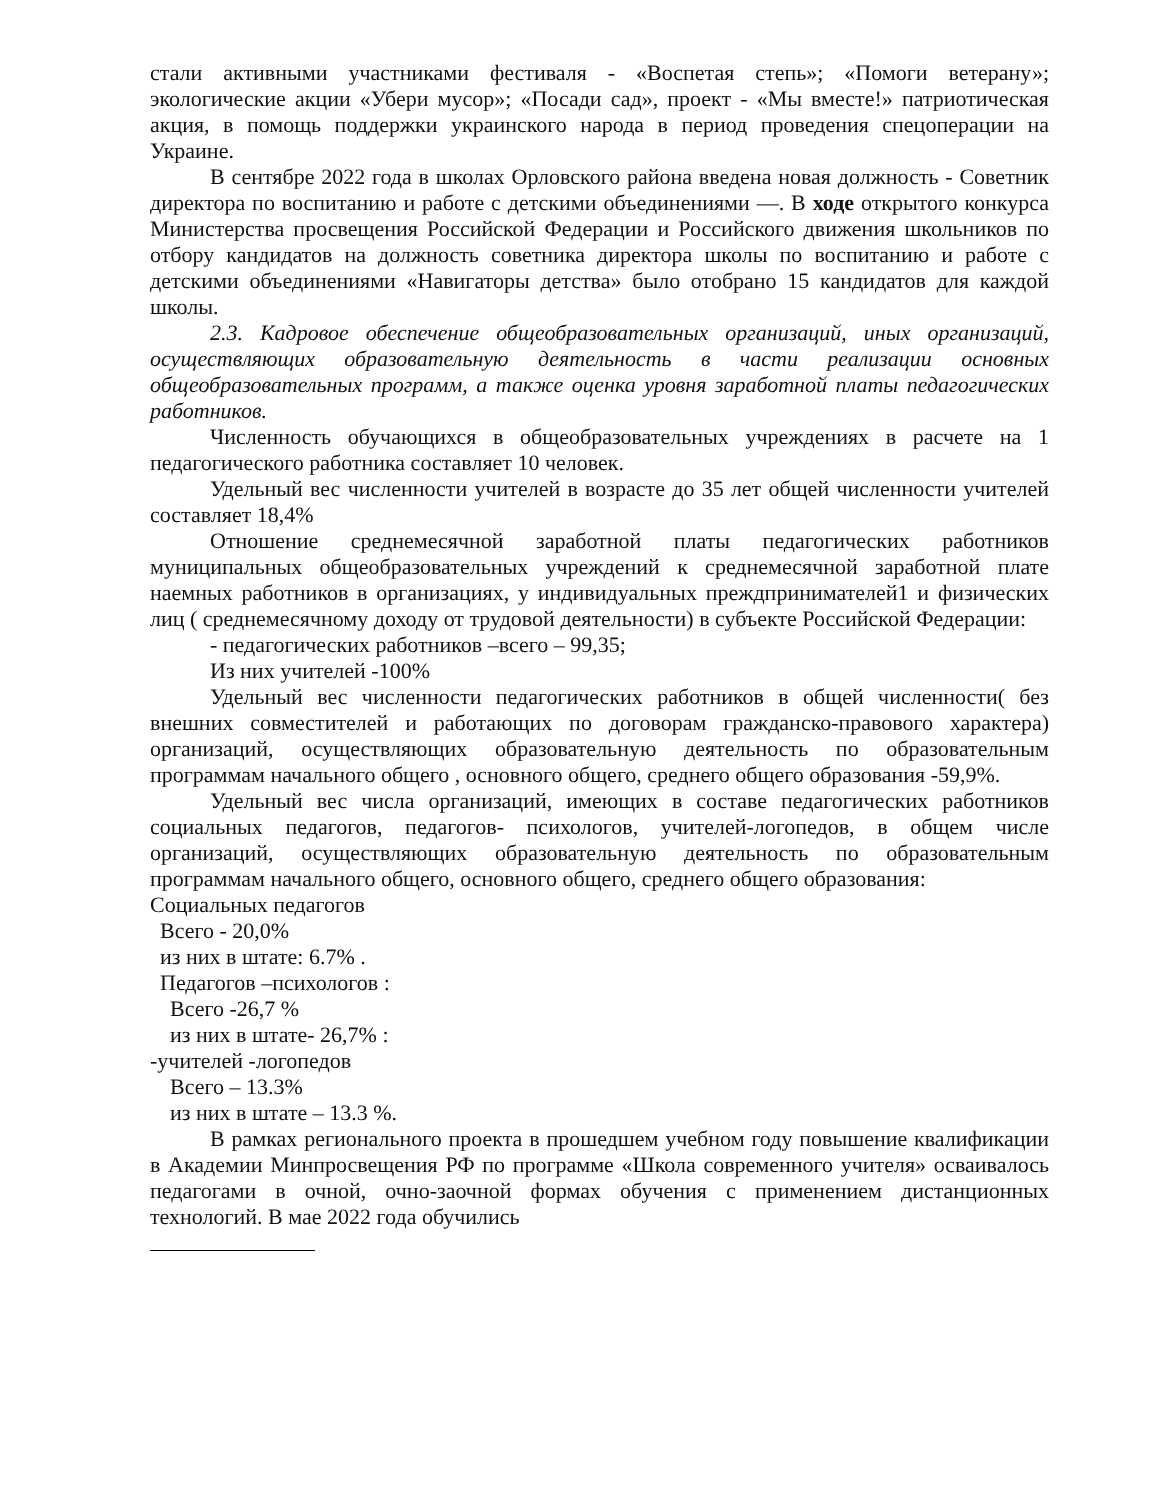стали активными участниками фестиваля - «Воспетая степь»; «Помоги ветерану»; экологические акции «Убери мусор»; «Посади сад», проект - «Мы вместе!» патриотическая акция, в помощь поддержки украинского народа в период проведения спецоперации на Украине.
В сентябре 2022 года в школах Орловского района введена новая должность - Советник директора по воспитанию и работе с детскими объединениями —. В ходе открытого конкурса Министерства просвещения Российской Федерации и Российского движения школьников по отбору кандидатов на должность советника директора школы по воспитанию и работе с детскими объединениями «Навигаторы детства» было отобрано 15 кандидатов для каждой школы.
2.3. Кадровое обеспечение общеобразовательных организаций, иных организаций, осуществляющих образовательную деятельность в части реализации основных общеобразовательных программ, а также оценка уровня заработной платы педагогических работников.
Численность обучающихся в общеобразовательных учреждениях в расчете на 1 педагогического работника составляет 10 человек.
Удельный вес численности учителей в возрасте до 35 лет общей численности учителей составляет 18,4%
Отношение среднемесячной заработной платы педагогических работников муниципальных общеобразовательных учреждений к среднемесячной заработной плате наемных работников в организациях, у индивидуальных преждпринимателей1 и физических лиц ( среднемесячному доходу от трудовой деятельности) в субъекте Российской Федерации:
- педагогических работников –всего – 99,35;
Из них учителей -100%
Удельный вес численности педагогических работников в общей численности( без внешних совместителей и работающих по договорам гражданско-правового характера) организаций, осуществляющих образовательную деятельность по образовательным программам начального общего , основного общего, среднего общего образования -59,9%.
Удельный вес числа организаций, имеющих в составе педагогических работников социальных педагогов, педагогов- психологов, учителей-логопедов, в общем числе организаций, осуществляющих образовательную деятельность по образовательным программам начального общего, основного общего, среднего общего образования:
Социальных педагогов
Всего - 20,0%
из них в штате: 6.7% .
Педагогов –психологов :
Всего -26,7 %
из них в штате- 26,7% :
-учителей -логопедов
Всего – 13.3%
из них в штате – 13.3 %.
В рамках регионального проекта в прошедшем учебном году повышение квалификации в Академии Минпросвещения РФ по программе «Школа современного учителя» осваивалось педагогами в очной, очно-заочной формах обучения с применением дистанционных технологий. В мае 2022 года обучились